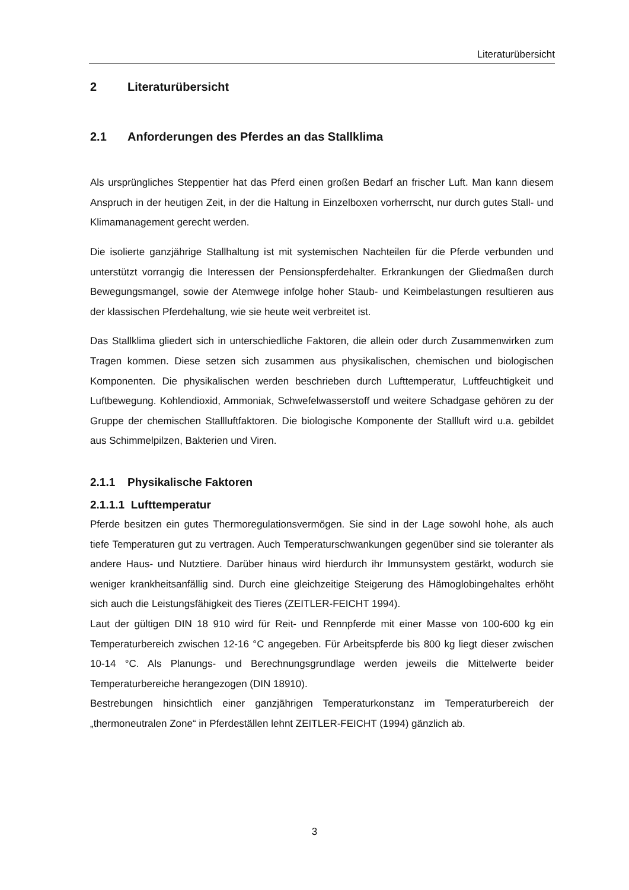Literaturübersicht
2 Literaturübersicht
2.1 Anforderungen des Pferdes an das Stallklima
Als ursprüngliches Steppentier hat das Pferd einen großen Bedarf an frischer Luft. Man kann diesem Anspruch in der heutigen Zeit, in der die Haltung in Einzelboxen vorherrscht, nur durch gutes Stall- und Klimamanagement gerecht werden.
Die isolierte ganzjährige Stallhaltung ist mit systemischen Nachteilen für die Pferde verbunden und unterstützt vorrangig die Interessen der Pensionspferdehalter. Erkrankungen der Gliedmaßen durch Bewegungsmangel, sowie der Atemwege infolge hoher Staub- und Keimbelastungen resultieren aus der klassischen Pferdehaltung, wie sie heute weit verbreitet ist.
Das Stallklima gliedert sich in unterschiedliche Faktoren, die allein oder durch Zusammenwirken zum Tragen kommen. Diese setzen sich zusammen aus physikalischen, chemischen und biologischen Komponenten. Die physikalischen werden beschrieben durch Lufttemperatur, Luftfeuchtigkeit und Luftbewegung. Kohlendioxid, Ammoniak, Schwefelwasserstoff und weitere Schadgase gehören zu der Gruppe der chemischen Stallluftfaktoren. Die biologische Komponente der Stallluft wird u.a. gebildet aus Schimmelpilzen, Bakterien und Viren.
2.1.1 Physikalische Faktoren
2.1.1.1 Lufttemperatur
Pferde besitzen ein gutes Thermoregulationsvermögen. Sie sind in der Lage sowohl hohe, als auch tiefe Temperaturen gut zu vertragen. Auch Temperaturschwankungen gegenüber sind sie toleranter als andere Haus- und Nutztiere. Darüber hinaus wird hierdurch ihr Immunsystem gestärkt, wodurch sie weniger krankheitsanfällig sind. Durch eine gleichzeitige Steigerung des Hämoglobingehaltes erhöht sich auch die Leistungsfähigkeit des Tieres (ZEITLER-FEICHT 1994).
Laut der gültigen DIN 18 910 wird für Reit- und Rennpferde mit einer Masse von 100-600 kg ein Temperaturbereich zwischen 12-16 °C angegeben. Für Arbeitspferde bis 800 kg liegt dieser zwischen 10-14 °C. Als Planungs- und Berechnungsgrundlage werden jeweils die Mittelwerte beider Temperaturbereiche herangezogen (DIN 18910).
Bestrebungen hinsichtlich einer ganzjährigen Temperaturkonstanz im Temperaturbereich der „thermoneutralen Zone“ in Pferdeställen lehnt ZEITLER-FEICHT (1994) gänzlich ab.
3